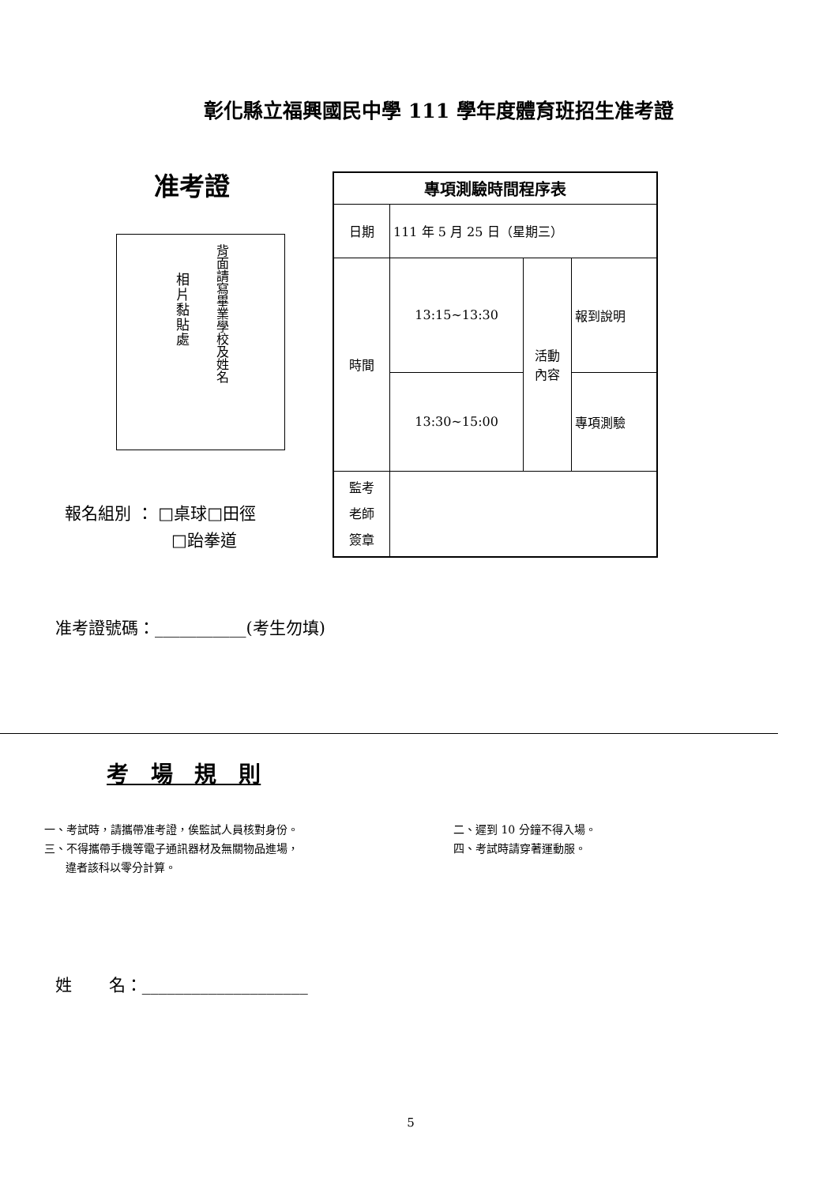彰化縣立福興國民中學 111 學年度體育班招生准考證
准考證
相片黏貼處
背面請寫畢業學校及姓名
| 專項測驗時間程序表 | | | |
| 日期 | 111 年 5 月 25 日（星期三） | | |
| 時間 | 13:15~13:30 | 活動 內容 | 報到說明 |
| | 13:30~15:00 | | 專項測驗 |
| 監考 老師 簽章 | | | |
報名組別 ： □桌球□田徑
□跆拳道
准考證號碼：___________(考生勿填)
考 場 規 則
一、考試時，請攜帶准考證，俟監試人員核對身份。
三、不得攜帶手機等電子通訊器材及無關物品進場，
違者該科以零分計算。
二、遲到 10 分鐘不得入場。
四、考試時請穿著運動服。
姓 名：____________________
5